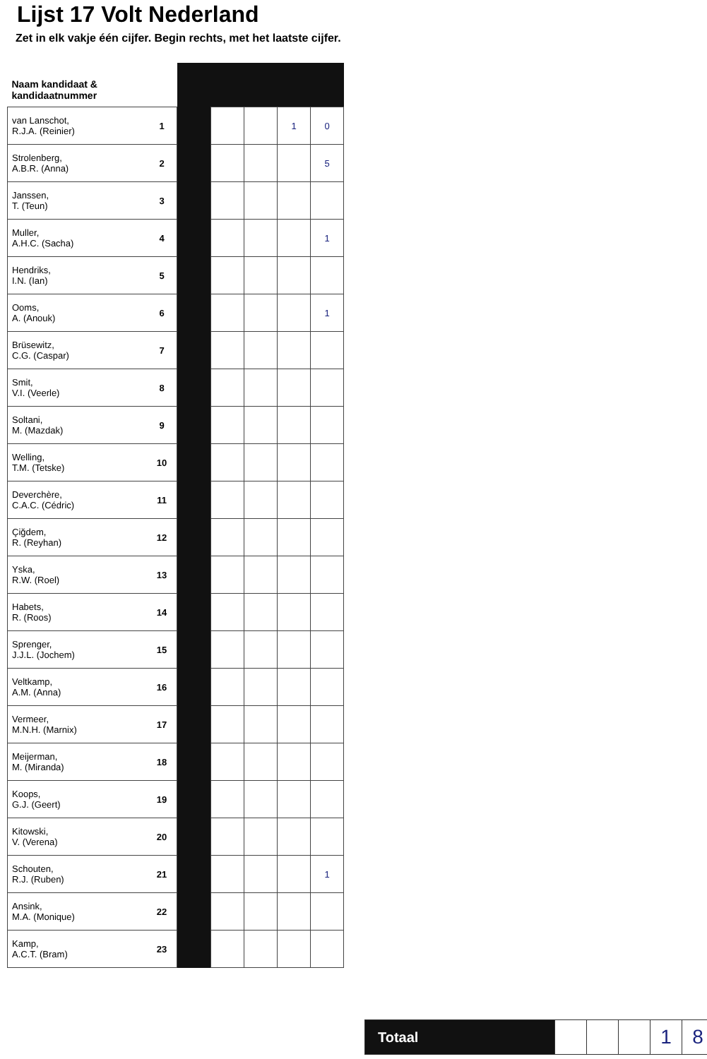Lijst 17 Volt Nederland
Zet in elk vakje één cijfer. Begin rechts, met het laatste cijfer.
| Naam kandidaat & kandidaatnummer | | | | | | |
| --- | --- | --- | --- | --- | --- | --- |
| van Lanschot, R.J.A. (Reinier) | 1 | | | | 1 | 0 |
| Strolenberg, A.B.R. (Anna) | 2 | | | | | 5 |
| Janssen, T. (Teun) | 3 | | | | | |
| Muller, A.H.C. (Sacha) | 4 | | | | | 1 |
| Hendriks, I.N. (Ian) | 5 | | | | | |
| Ooms, A. (Anouk) | 6 | | | | | 1 |
| Brüsewitz, C.G. (Caspar) | 7 | | | | | |
| Smit, V.I. (Veerle) | 8 | | | | | |
| Soltani, M. (Mazdak) | 9 | | | | | |
| Welling, T.M. (Tetske) | 10 | | | | | |
| Deverchère, C.A.C. (Cédric) | 11 | | | | | |
| Çiğdem, R. (Reyhan) | 12 | | | | | |
| Yska, R.W. (Roel) | 13 | | | | | |
| Habets, R. (Roos) | 14 | | | | | |
| Sprenger, J.J.L. (Jochem) | 15 | | | | | |
| Veltkamp, A.M. (Anna) | 16 | | | | | |
| Vermeer, M.N.H. (Marnix) | 17 | | | | | |
| Meijerman, M. (Miranda) | 18 | | | | | |
| Koops, G.J. (Geert) | 19 | | | | | |
| Kitowski, V. (Verena) | 20 | | | | | |
| Schouten, R.J. (Ruben) | 21 | | | | | 1 |
| Ansink, M.A. (Monique) | 22 | | | | | |
| Kamp, A.C.T. (Bram) | 23 | | | | | |
Totaal
1 8